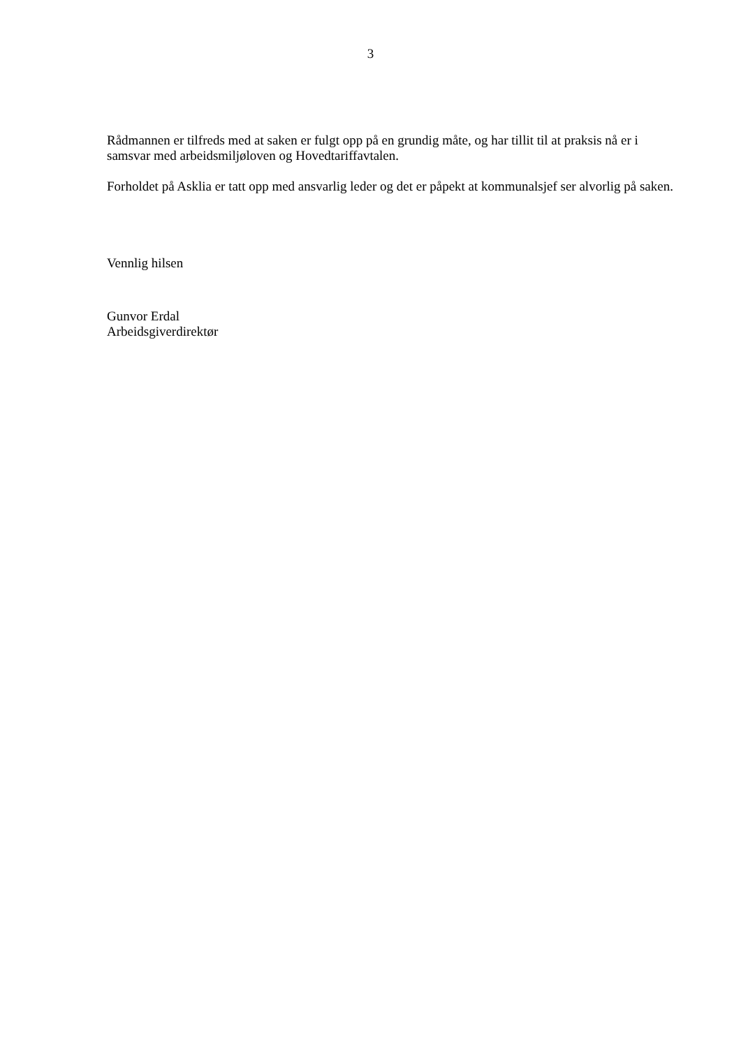3
Rådmannen er tilfreds med at saken er fulgt opp på en grundig måte, og har tillit til at praksis nå er i samsvar med arbeidsmiljøloven og Hovedtariffavtalen.
Forholdet på Asklia er tatt opp med ansvarlig leder og det er påpekt at kommunalsjef ser alvorlig på saken.
Vennlig hilsen
Gunvor Erdal
Arbeidsgiverdirektør